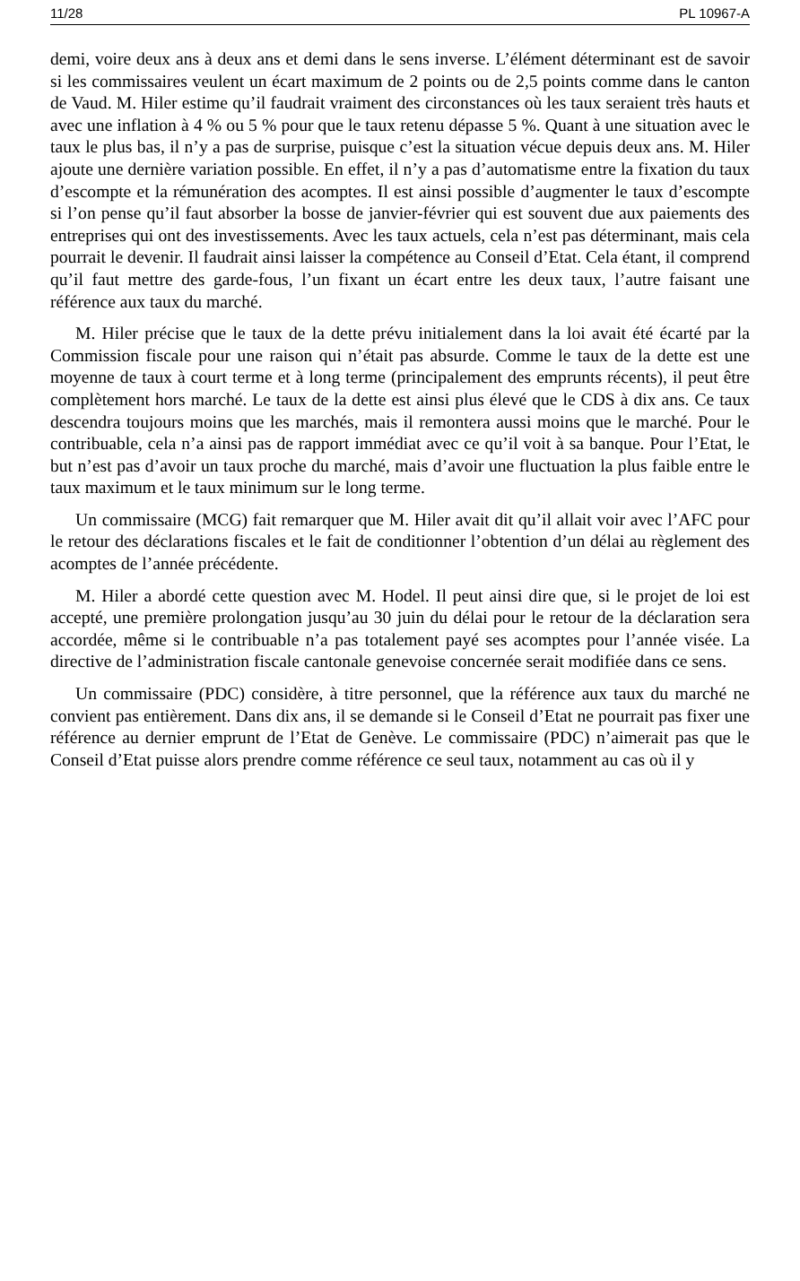11/28 PL 10967-A
demi, voire deux ans à deux ans et demi dans le sens inverse. L’élément déterminant est de savoir si les commissaires veulent un écart maximum de 2 points ou de 2,5 points comme dans le canton de Vaud. M. Hiler estime qu’il faudrait vraiment des circonstances où les taux seraient très hauts et avec une inflation à 4 % ou 5 % pour que le taux retenu dépasse 5 %. Quant à une situation avec le taux le plus bas, il n’y a pas de surprise, puisque c’est la situation vécue depuis deux ans. M. Hiler ajoute une dernière variation possible. En effet, il n’y a pas d’automatisme entre la fixation du taux d’escompte et la rémunération des acomptes. Il est ainsi possible d’augmenter le taux d’escompte si l’on pense qu’il faut absorber la bosse de janvier-février qui est souvent due aux paiements des entreprises qui ont des investissements. Avec les taux actuels, cela n’est pas déterminant, mais cela pourrait le devenir. Il faudrait ainsi laisser la compétence au Conseil d’Etat. Cela étant, il comprend qu’il faut mettre des garde-fous, l’un fixant un écart entre les deux taux, l’autre faisant une référence aux taux du marché.
M. Hiler précise que le taux de la dette prévu initialement dans la loi avait été écarté par la Commission fiscale pour une raison qui n’était pas absurde. Comme le taux de la dette est une moyenne de taux à court terme et à long terme (principalement des emprunts récents), il peut être complètement hors marché. Le taux de la dette est ainsi plus élevé que le CDS à dix ans. Ce taux descendra toujours moins que les marchés, mais il remontera aussi moins que le marché. Pour le contribuable, cela n’a ainsi pas de rapport immédiat avec ce qu’il voit à sa banque. Pour l’Etat, le but n’est pas d’avoir un taux proche du marché, mais d’avoir une fluctuation la plus faible entre le taux maximum et le taux minimum sur le long terme.
Un commissaire (MCG) fait remarquer que M. Hiler avait dit qu’il allait voir avec l’AFC pour le retour des déclarations fiscales et le fait de conditionner l’obtention d’un délai au règlement des acomptes de l’année précédente.
M. Hiler a abordé cette question avec M. Hodel. Il peut ainsi dire que, si le projet de loi est accepté, une première prolongation jusqu’au 30 juin du délai pour le retour de la déclaration sera accordée, même si le contribuable n’a pas totalement payé ses acomptes pour l’année visée. La directive de l’administration fiscale cantonale genevoise concernée serait modifiée dans ce sens.
Un commissaire (PDC) considère, à titre personnel, que la référence aux taux du marché ne convient pas entièrement. Dans dix ans, il se demande si le Conseil d’Etat ne pourrait pas fixer une référence au dernier emprunt de l’Etat de Genève. Le commissaire (PDC) n’aimerait pas que le Conseil d’Etat puisse alors prendre comme référence ce seul taux, notamment au cas où il y